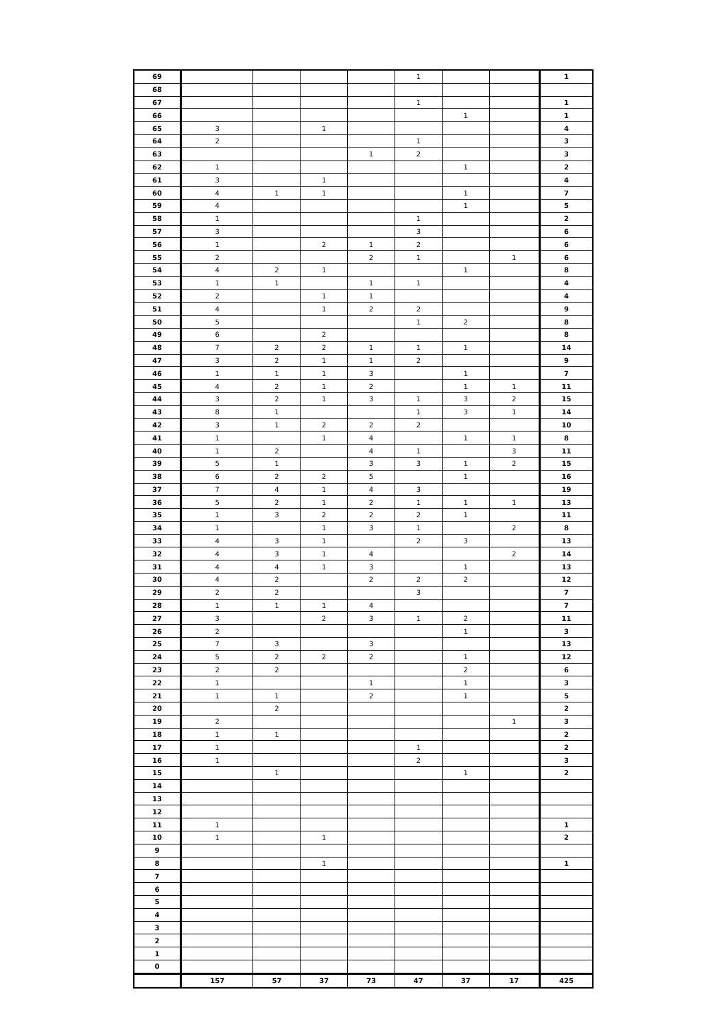| 69 | | | | | 1 | | | 1 |
| 68 | | | | | | | | |
| 67 | | | | | 1 | | | 1 |
| 66 | | | | | | 1 | | 1 |
| 65 | 3 | | 1 | | | | | 4 |
| 64 | 2 | | | | 1 | | | 3 |
| 63 | | | | 1 | 2 | | | 3 |
| 62 | 1 | | | | | 1 | | 2 |
| 61 | 3 | | 1 | | | | | 4 |
| 60 | 4 | 1 | 1 | | | 1 | | 7 |
| 59 | 4 | | | | | 1 | | 5 |
| 58 | 1 | | | | 1 | | | 2 |
| 57 | 3 | | | | 3 | | | 6 |
| 56 | 1 | | 2 | 1 | 2 | | | 6 |
| 55 | 2 | | | 2 | 1 | | 1 | 6 |
| 54 | 4 | 2 | 1 | | | 1 | | 8 |
| 53 | 1 | 1 | | 1 | 1 | | | 4 |
| 52 | 2 | | 1 | 1 | | | | 4 |
| 51 | 4 | | 1 | 2 | 2 | | | 9 |
| 50 | 5 | | | | 1 | 2 | | 8 |
| 49 | 6 | | 2 | | | | | 8 |
| 48 | 7 | 2 | 2 | 1 | 1 | 1 | | 14 |
| 47 | 3 | 2 | 1 | 1 | 2 | | | 9 |
| 46 | 1 | 1 | 1 | 3 | | 1 | | 7 |
| 45 | 4 | 2 | 1 | 2 | | 1 | 1 | 11 |
| 44 | 3 | 2 | 1 | 3 | 1 | 3 | 2 | 15 |
| 43 | 8 | 1 | | | 1 | 3 | 1 | 14 |
| 42 | 3 | 1 | 2 | 2 | 2 | | | 10 |
| 41 | 1 | | 1 | 4 | | 1 | 1 | 8 |
| 40 | 1 | 2 | | 4 | 1 | | 3 | 11 |
| 39 | 5 | 1 | | 3 | 3 | 1 | 2 | 15 |
| 38 | 6 | 2 | 2 | 5 | | 1 | | 16 |
| 37 | 7 | 4 | 1 | 4 | 3 | | | 19 |
| 36 | 5 | 2 | 1 | 2 | 1 | 1 | 1 | 13 |
| 35 | 1 | 3 | 2 | 2 | 2 | 1 | | 11 |
| 34 | 1 | | 1 | 3 | 1 | | 2 | 8 |
| 33 | 4 | 3 | 1 | | 2 | 3 | | 13 |
| 32 | 4 | 3 | 1 | 4 | | | 2 | 14 |
| 31 | 4 | 4 | 1 | 3 | | 1 | | 13 |
| 30 | 4 | 2 | | 2 | 2 | 2 | | 12 |
| 29 | 2 | 2 | | | 3 | | | 7 |
| 28 | 1 | 1 | 1 | 4 | | | | 7 |
| 27 | 3 | | 2 | 3 | 1 | 2 | | 11 |
| 26 | 2 | | | | | 1 | | 3 |
| 25 | 7 | 3 | | 3 | | | | 13 |
| 24 | 5 | 2 | 2 | 2 | | 1 | | 12 |
| 23 | 2 | 2 | | | | 2 | | 6 |
| 22 | 1 | | | 1 | | 1 | | 3 |
| 21 | 1 | 1 | | 2 | | 1 | | 5 |
| 20 | | 2 | | | | | | 2 |
| 19 | 2 | | | | | | 1 | 3 |
| 18 | 1 | 1 | | | | | | 2 |
| 17 | 1 | | | | 1 | | | 2 |
| 16 | 1 | | | | 2 | | | 3 |
| 15 | | 1 | | | | 1 | | 2 |
| 14 | | | | | | | | |
| 13 | | | | | | | | |
| 12 | | | | | | | | |
| 11 | 1 | | | | | | | 1 |
| 10 | 1 | | 1 | | | | | 2 |
| 9 | | | | | | | | |
| 8 | | | 1 | | | | | 1 |
| 7 | | | | | | | | |
| 6 | | | | | | | | |
| 5 | | | | | | | | |
| 4 | | | | | | | | |
| 3 | | | | | | | | |
| 2 | | | | | | | | |
| 1 | | | | | | | | |
| 0 | | | | | | | | |
| | 157 | 57 | 37 | 73 | 47 | 37 | 17 | 425 |